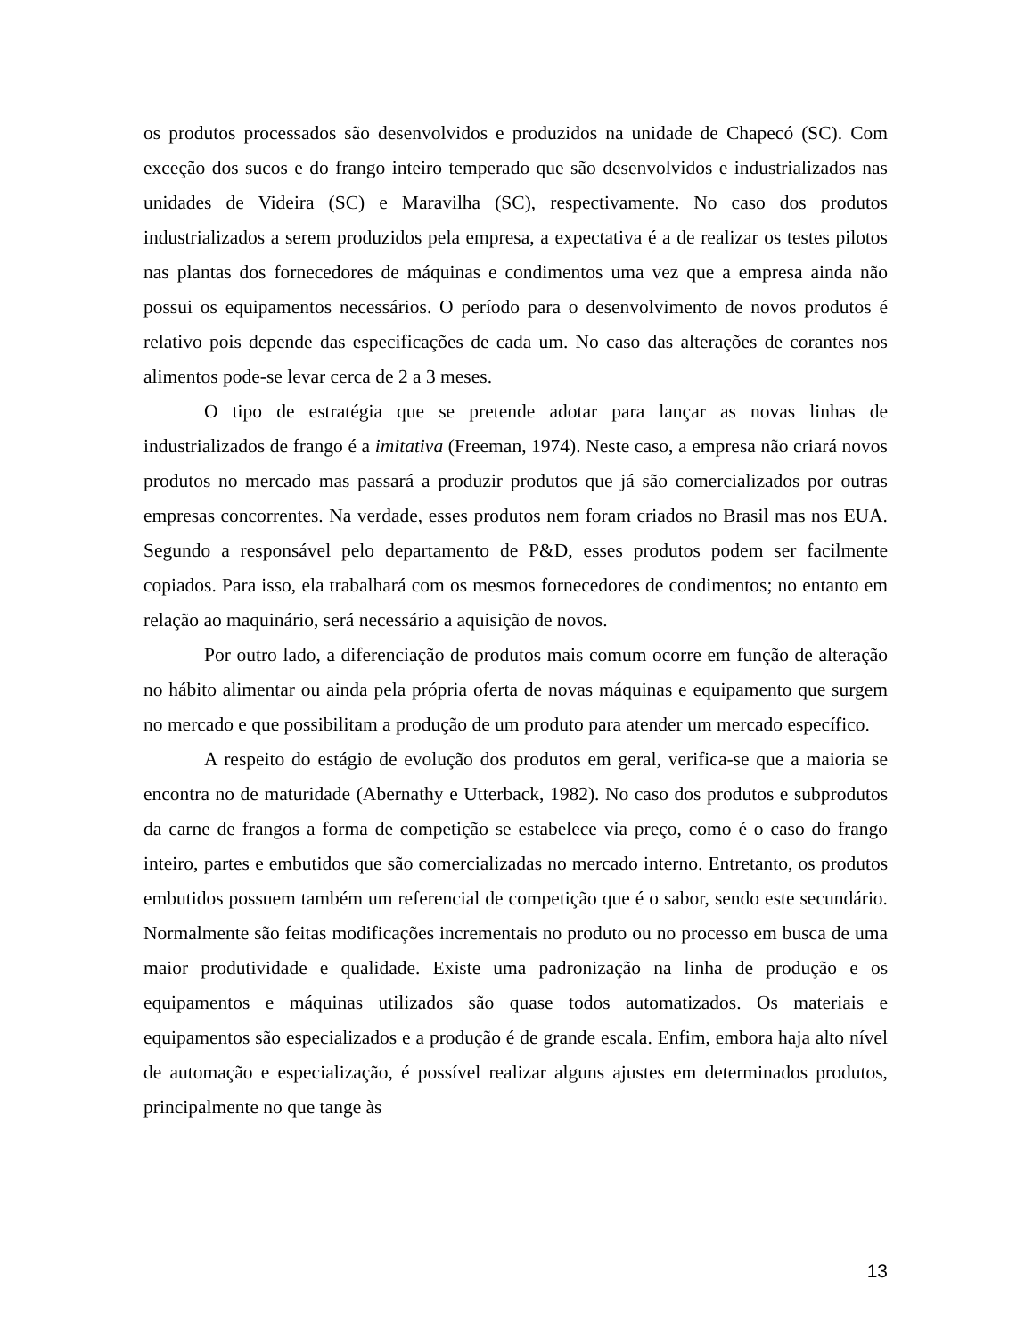os produtos processados são desenvolvidos e produzidos na unidade de Chapecó (SC). Com exceção dos sucos e do frango inteiro temperado que são desenvolvidos e industrializados nas unidades de Videira (SC) e Maravilha (SC), respectivamente. No caso dos produtos industrializados a serem produzidos pela empresa, a expectativa é a de realizar os testes pilotos nas plantas dos fornecedores de máquinas e condimentos uma vez que a empresa ainda não possui os equipamentos necessários. O período para o desenvolvimento de novos produtos é relativo pois depende das especificações de cada um. No caso das alterações de corantes nos alimentos pode-se levar cerca de 2 a 3 meses.
O tipo de estratégia que se pretende adotar para lançar as novas linhas de industrializados de frango é a imitativa (Freeman, 1974). Neste caso, a empresa não criará novos produtos no mercado mas passará a produzir produtos que já são comercializados por outras empresas concorrentes. Na verdade, esses produtos nem foram criados no Brasil mas nos EUA. Segundo a responsável pelo departamento de P&D, esses produtos podem ser facilmente copiados. Para isso, ela trabalhará com os mesmos fornecedores de condimentos; no entanto em relação ao maquinário, será necessário a aquisição de novos.
Por outro lado, a diferenciação de produtos mais comum ocorre em função de alteração no hábito alimentar ou ainda pela própria oferta de novas máquinas e equipamento que surgem no mercado e que possibilitam a produção de um produto para atender um mercado específico.
A respeito do estágio de evolução dos produtos em geral, verifica-se que a maioria se encontra no de maturidade (Abernathy e Utterback, 1982). No caso dos produtos e subprodutos da carne de frangos a forma de competição se estabelece via preço, como é o caso do frango inteiro, partes e embutidos que são comercializadas no mercado interno. Entretanto, os produtos embutidos possuem também um referencial de competição que é o sabor, sendo este secundário. Normalmente são feitas modificações incrementais no produto ou no processo em busca de uma maior produtividade e qualidade. Existe uma padronização na linha de produção e os equipamentos e máquinas utilizados são quase todos automatizados. Os materiais e equipamentos são especializados e a produção é de grande escala. Enfim, embora haja alto nível de automação e especialização, é possível realizar alguns ajustes em determinados produtos, principalmente no que tange às
13